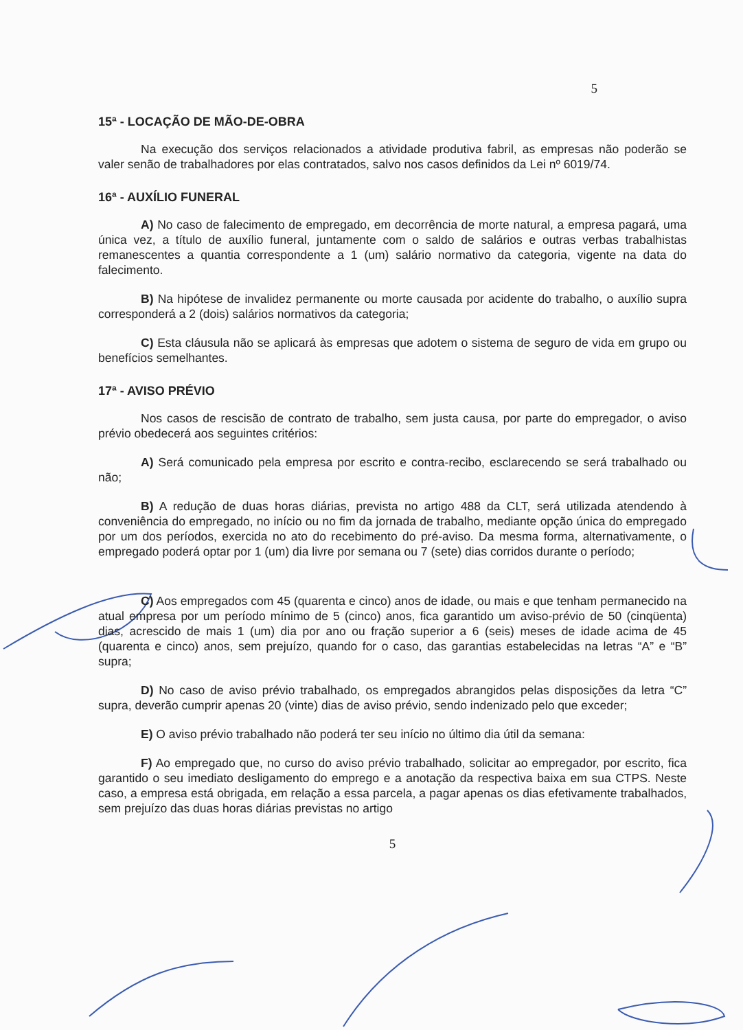5
15ª - LOCAÇÃO DE MÃO-DE-OBRA
Na execução dos serviços relacionados a atividade produtiva fabril, as empresas não poderão se valer senão de trabalhadores por elas contratados, salvo nos casos definidos da Lei nº 6019/74.
16ª - AUXÍLIO FUNERAL
A) No caso de falecimento de empregado, em decorrência de morte natural, a empresa pagará, uma única vez, a título de auxílio funeral, juntamente com o saldo de salários e outras verbas trabalhistas remanescentes a quantia correspondente a 1 (um) salário normativo da categoria, vigente na data do falecimento.
B) Na hipótese de invalidez permanente ou morte causada por acidente do trabalho, o auxílio supra corresponderá a 2 (dois) salários normativos da categoria;
C) Esta cláusula não se aplicará às empresas que adotem o sistema de seguro de vida em grupo ou benefícios semelhantes.
17ª - AVISO PRÉVIO
Nos casos de rescisão de contrato de trabalho, sem justa causa, por parte do empregador, o aviso prévio obedecerá aos seguintes critérios:
A) Será comunicado pela empresa por escrito e contra-recibo, esclarecendo se será trabalhado ou não;
B) A redução de duas horas diárias, prevista no artigo 488 da CLT, será utilizada atendendo à conveniência do empregado, no início ou no fim da jornada de trabalho, mediante opção única do empregado por um dos períodos, exercida no ato do recebimento do pré-aviso. Da mesma forma, alternativamente, o empregado poderá optar por 1 (um) dia livre por semana ou 7 (sete) dias corridos durante o período;
C) Aos empregados com 45 (quarenta e cinco) anos de idade, ou mais e que tenham permanecido na atual empresa por um período mínimo de 5 (cinco) anos, fica garantido um aviso-prévio de 50 (cinqüenta) dias, acrescido de mais 1 (um) dia por ano ou fração superior a 6 (seis) meses de idade acima de 45 (quarenta e cinco) anos, sem prejuízo, quando for o caso, das garantias estabelecidas na letras “A” e “B” supra;
D) No caso de aviso prévio trabalhado, os empregados abrangidos pelas disposições da letra “C” supra, deverão cumprir apenas 20 (vinte) dias de aviso prévio, sendo indenizado pelo que exceder;
E) O aviso prévio trabalhado não poderá ter seu início no último dia útil da semana:
F) Ao empregado que, no curso do aviso prévio trabalhado, solicitar ao empregador, por escrito, fica garantido o seu imediato desligamento do emprego e a anotação da respectiva baixa em sua CTPS. Neste caso, a empresa está obrigada, em relação a essa parcela, a pagar apenas os dias efetivamente trabalhados, sem prejuízo das duas horas diárias previstas no artigo
5